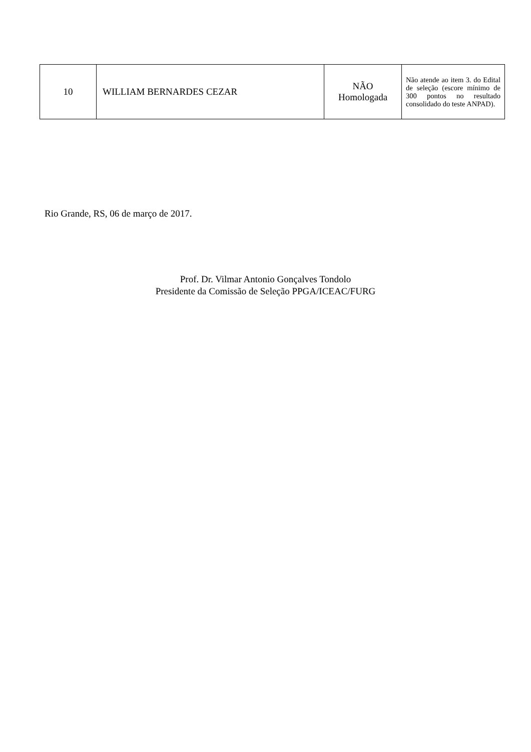| 10 | WILLIAM BERNARDES CEZAR | NÃO Homologada | Não atende ao item 3. do Edital de seleção (escore mínimo de 300 pontos no resultado consolidado do teste ANPAD). |
Rio Grande, RS, 06 de março de 2017.
Prof. Dr. Vilmar Antonio Gonçalves Tondolo
Presidente da Comissão de Seleção PPGA/ICEAC/FURG